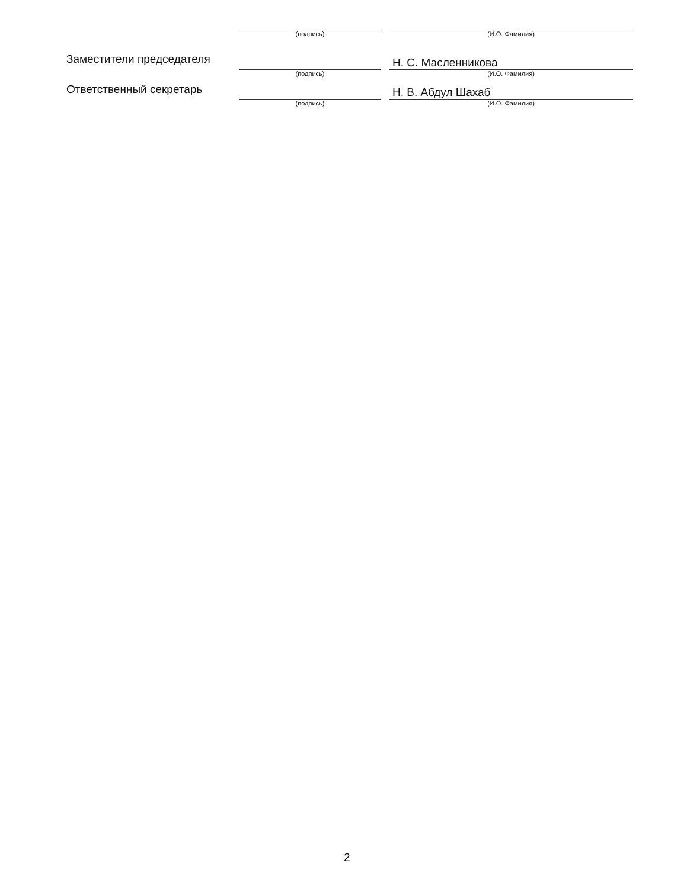| | (подпись) | | (И.О. Фамилия) |
| Заместители председателя | | | Н. С. Масленникова |
| | (подпись) | | (И.О. Фамилия) |
| Ответственный секретарь | | | Н. В. Абдул Шахаб |
| | (подпись) | | (И.О. Фамилия) |
2